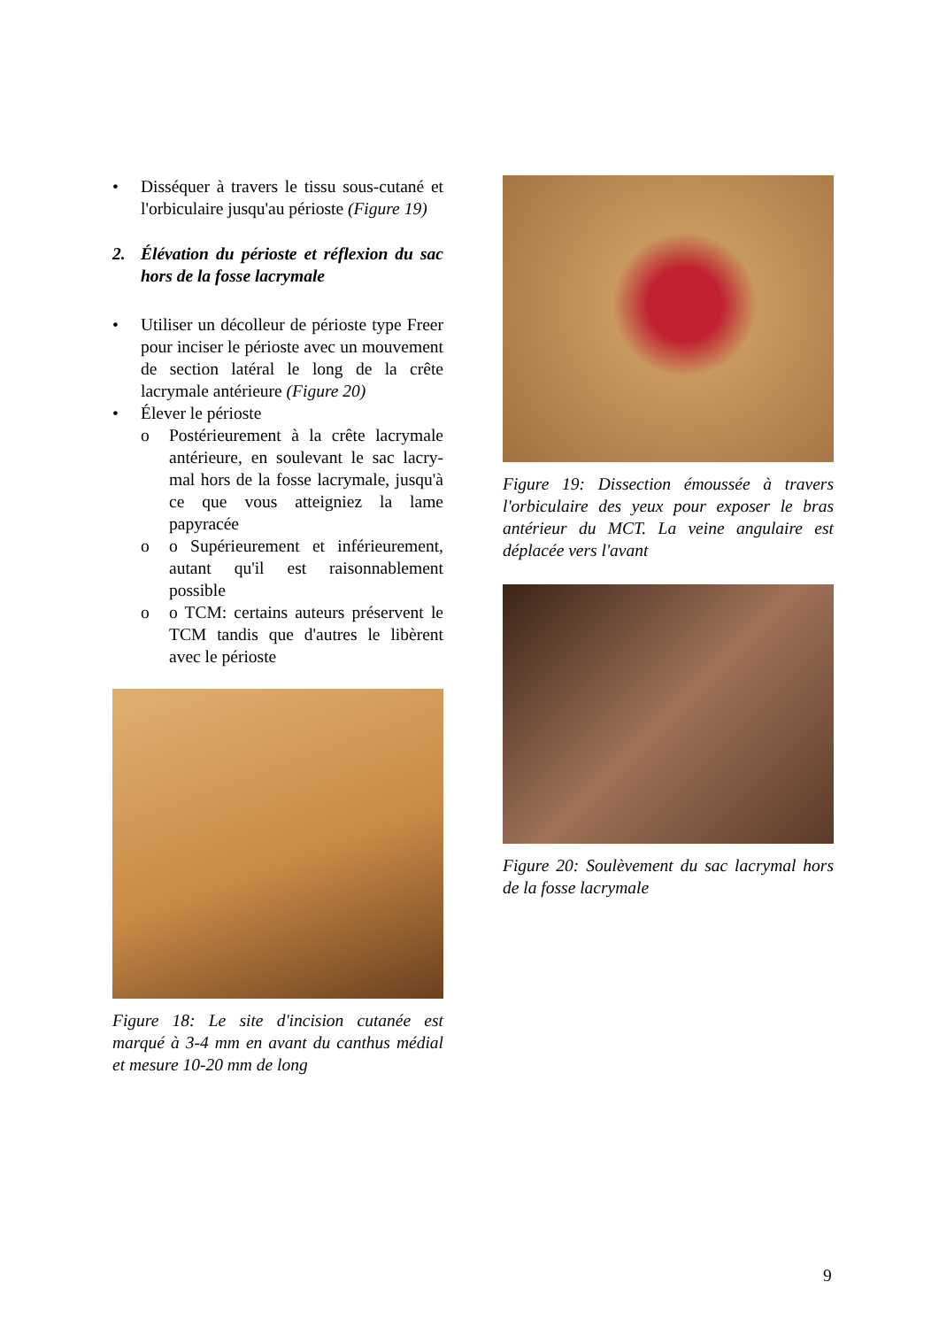• Disséquer à travers le tissu sous-cutané et l'orbiculaire jusqu'au périoste (Figure 19)
2. Élévation du périoste et réflexion du sac hors de la fosse lacrymale
• Utiliser un décolleur de périoste type Freer pour inciser le périoste avec un mouvement de section latéral le long de la crête lacrymale antérieure (Figure 20)
• Élever le périoste
o Postérieurement à la crête lacrymale antérieure, en soulevant le sac lacry-mal hors de la fosse lacrymale, jusqu'à ce que vous atteigniez la lame papyracée
o o Supérieurement et inférieurement, autant qu'il est raisonnablement possible
o o TCM: certains auteurs préservent le TCM tandis que d'autres le libèrent avec le périoste
Figure 18: Le site d'incision cutanée est marqué à 3-4 mm en avant du canthus médial et mesure 10-20 mm de long
Figure 19: Dissection émoussée à travers l'orbiculaire des yeux pour exposer le bras antérieur du MCT. La veine angulaire est déplacée vers l'avant
Figure 20: Soulèvement du sac lacrymal hors de la fosse lacrymale
9